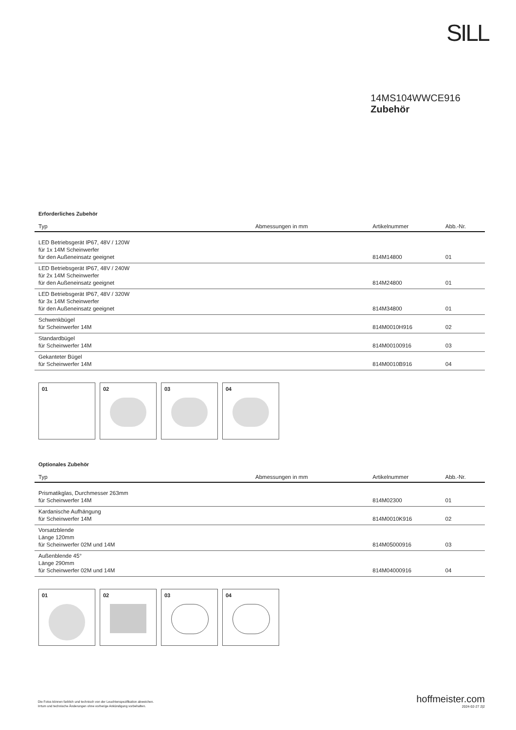SILL
14MS104WWCE916
Zubehör
Erforderliches Zubehör
| Typ | Abmessungen in mm | Artikelnummer | Abb.-Nr. |
| --- | --- | --- | --- |
| LED Betriebsgerät IP67, 48V / 120W für 1x 14M Scheinwerfer für den Außeneinsatz geeignet | | 814M14800 | 01 |
| LED Betriebsgerät IP67, 48V / 240W für 2x 14M Scheinwerfer für den Außeneinsatz geeignet | | 814M24800 | 01 |
| LED Betriebsgerät IP67, 48V / 320W für 3x 14M Scheinwerfer für den Außeneinsatz geeignet | | 814M34800 | 01 |
| Schwenkbügel für Scheinwerfer 14M | | 814M0010H916 | 02 |
| Standardbügel für Scheinwerfer 14M | | 814M00100916 | 03 |
| Gekanteter Bügel für Scheinwerfer 14M | | 814M0010B916 | 04 |
01 02 03 04
Optionales Zubehör
| Typ | Abmessungen in mm | Artikelnummer | Abb.-Nr. |
| --- | --- | --- | --- |
| Prismatikglas, Durchmesser 263mm für Scheinwerfer 14M | | 814M02300 | 01 |
| Kardanische Aufhängung für Scheinwerfer 14M | | 814M0010K916 | 02 |
| Vorsatzblende Länge 120mm für Scheinwerfer 02M und 14M | | 814M05000916 | 03 |
| Außenblende 45° Länge 290mm für Scheinwerfer 02M und 14M | | 814M04000916 | 04 |
01 02 03 04
Die Fotos können farblich und technisch von der Leuchtenspezifikation abweichen.
Irrtum und technische Änderungen ohne vorherige Ankündigung vorbehalten.
hoffmeister.com
2024-02-27 2|2